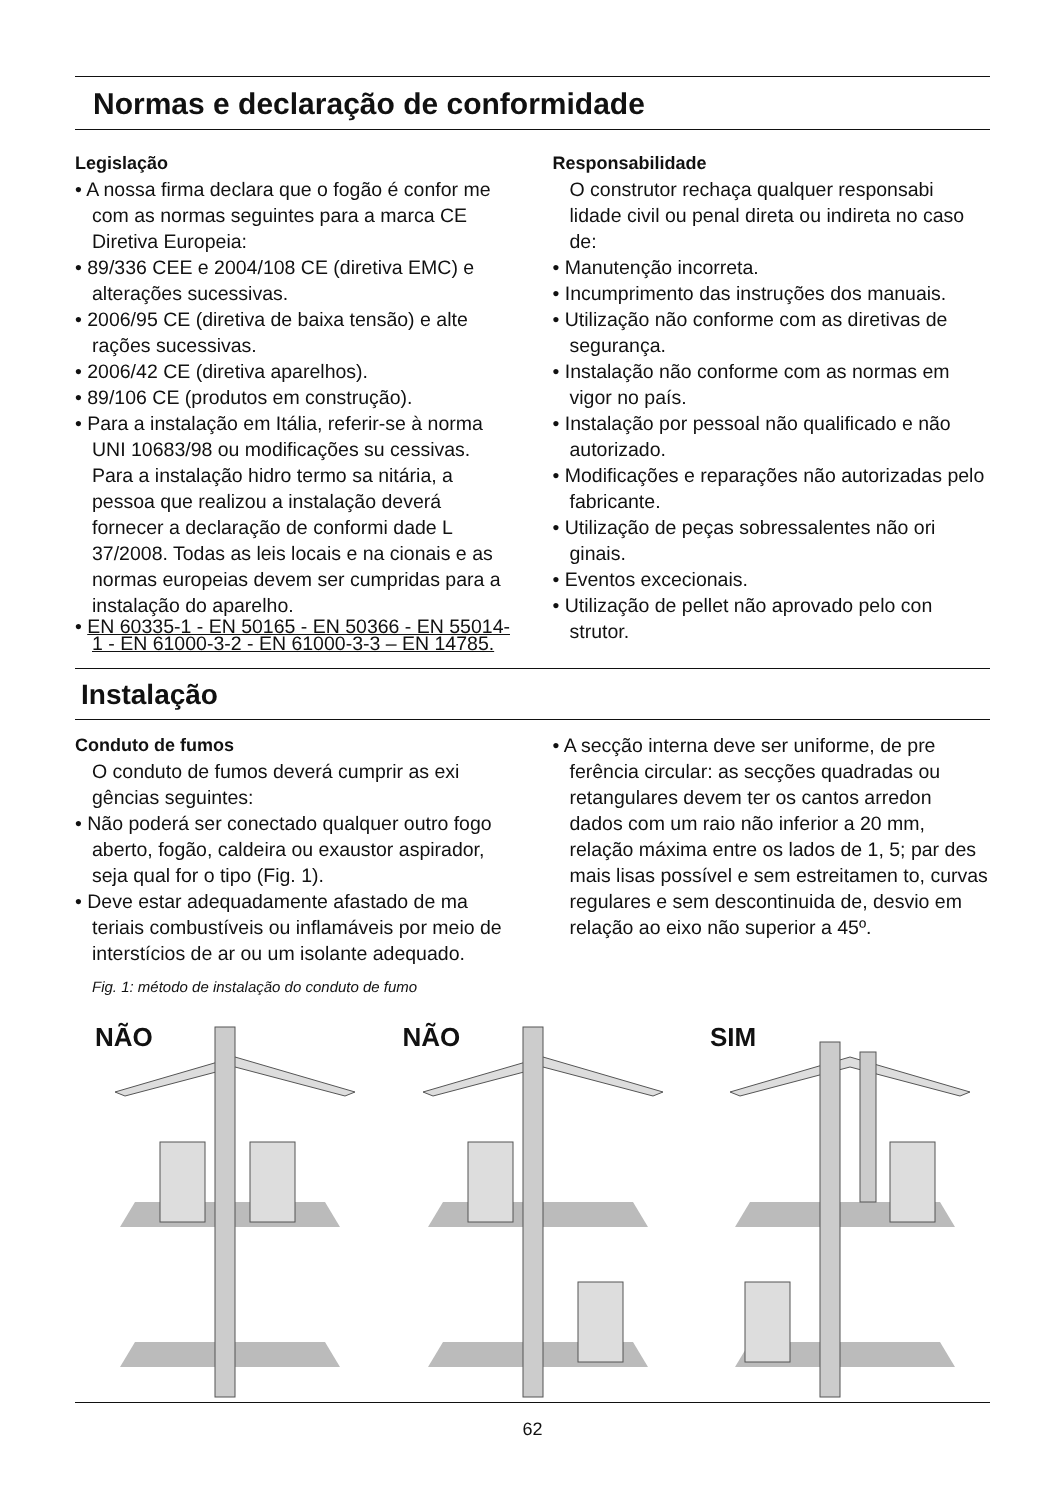Normas e declaração de conformidade
Legislação
• A nossa firma declara que o fogão é confor me com as normas seguintes para a marca CE Diretiva Europeia:
• 89/336 CEE e 2004/108 CE (diretiva EMC) e alterações sucessivas.
• 2006/95 CE (diretiva de baixa tensão) e alte rações sucessivas.
• 2006/42 CE (diretiva aparelhos).
• 89/106 CE (produtos em construção).
• Para a instalação em Itália, referir-se à norma UNI 10683/98 ou modificações su cessivas. Para a instalação hidro termo sa nitária, a pessoa que realizou a instalação deverá fornecer a declaração de conformi dade L 37/2008. Todas as leis locais e na cionais e as normas europeias devem ser cumpridas para a instalação do aparelho.
• EN 60335-1 - EN 50165 - EN 50366 - EN 55014-1 - EN 61000-3-2 - EN 61000-3-3 – EN 14785.
Responsabilidade
O construtor rechaça qualquer responsabi lidade civil ou penal direta ou indireta no caso de:
• Manutenção incorreta.
• Incumprimento das instruções dos manuais.
• Utilização não conforme com as diretivas de segurança.
• Instalação não conforme com as normas em vigor no país.
• Instalação por pessoal não qualificado e não autorizado.
• Modificações e reparações não autorizadas pelo fabricante.
• Utilização de peças sobressalentes não ori ginais.
• Eventos excecionais.
• Utilização de pellet não aprovado pelo con strutor.
Instalação
Conduto de fumos
O conduto de fumos deverá cumprir as exi gências seguintes:
• Não poderá ser conectado qualquer outro fogo aberto, fogão, caldeira ou exaustor aspirador, seja qual for o tipo (Fig. 1).
• Deve estar adequadamente afastado de ma teriais combustíveis ou inflamáveis por meio de interstícios de ar ou um isolante adequado.
Fig. 1: método de instalação do conduto de fumo
• A secção interna deve ser uniforme, de pre ferência circular: as secções quadradas ou retangulares devem ter os cantos arredon dados com um raio não inferior a 20 mm, relação máxima entre os lados de 1, 5; par des mais lisas possível e sem estreitamen to, curvas regulares e sem descontinuida de, desvio em relação ao eixo não superior a 45º.
NÃO
NÃO
SIM
62